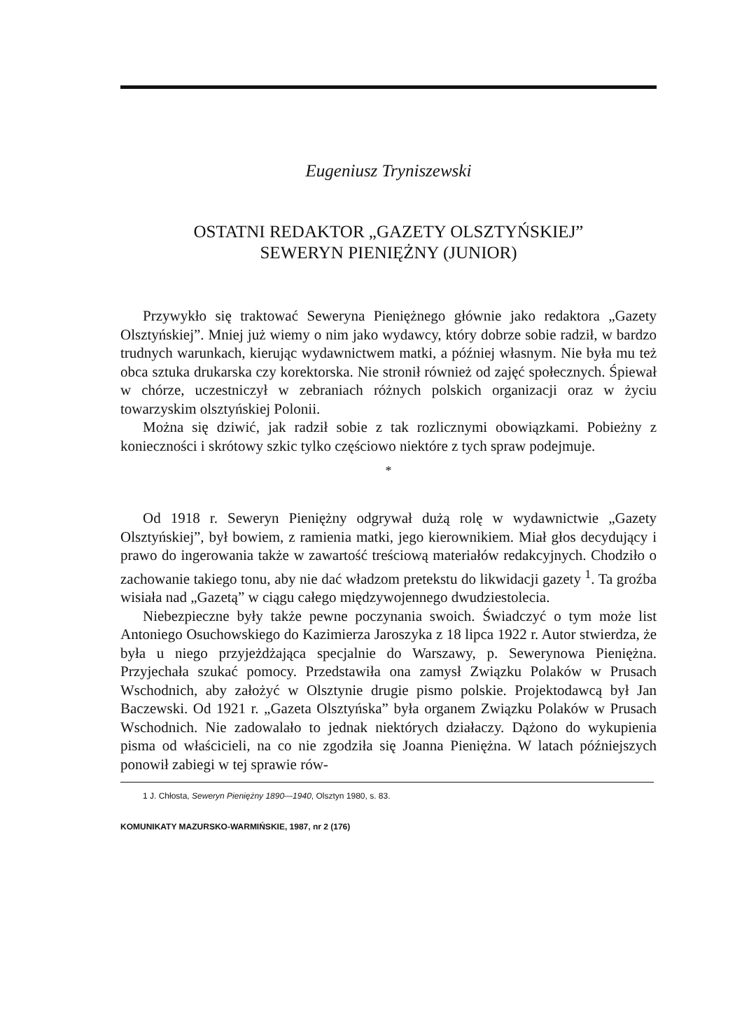Eugeniusz Tryniszewski
OSTATNI REDAKTOR „GAZETY OLSZTYŃSKIEJ”
SEWERYN PIENIĘŻNY (JUNIOR)
Przywykło się traktować Seweryna Pieniężnego głównie jako redaktora „Gazety Olsztyńskiej”. Mniej już wiemy o nim jako wydawcy, który dobrze sobie radził, w bardzo trudnych warunkach, kierując wydawnictwem matki, a później własnym. Nie była mu też obca sztuka drukarska czy korektorska. Nie stronił również od zajęć społecznych. Śpiewał w chórze, uczestniczył w zebraniach różnych polskich organizacji oraz w życiu towarzyskim olsztyńskiej Polonii.
Można się dziwić, jak radził sobie z tak rozlicznymi obowiązkami. Pobieżny z konieczności i skrótowy szkic tylko częściowo niektóre z tych spraw podejmuje.
*
Od 1918 r. Seweryn Pieniężny odgrywał dużą rolę w wydawnictwie „Gazety Olsztyńskiej”, był bowiem, z ramienia matki, jego kierownikiem. Miał głos decydujący i prawo do ingerowania także w zawartość treściową materiałów redakcyjnych. Chodziło o zachowanie takiego tonu, aby nie dać władzom pretekstu do likwidacji gazety <sup>1</sup>. Ta groźba wisiała nad „Gazetą” w ciągu całego międzywojennego dwudziestolecia.
Niebezpieczne były także pewne poczynania swoich. Świadczyć o tym może list Antoniego Osuchowskiego do Kazimierza Jaroszyka z 18 lipca 1922 r. Autor stwierdza, że była u niego przyjeżdżająca specjalnie do Warszawy, p. Sewerynowa Pieniężna. Przyjechała szukać pomocy. Przedstawiła ona zamysł Związku Polaków w Prusach Wschodnich, aby założyć w Olsztynie drugie pismo polskie. Projektodawcą był Jan Baczewski. Od 1921 r. „Gazeta Olsztyńska” była organem Związku Polaków w Prusach Wschodnich. Nie zadowalało to jednak niektórych działaczy. Dążono do wykupienia pisma od właścicieli, na co nie zgodziła się Joanna Pieniężna. W latach późniejszych ponowił zabiegi w tej sprawie rów-
1 J. Chłosta, Seweryn Pieniężny 1890—1940, Olsztyn 1980, s. 83.
KOMUNIKATY MAZURSKO-WARMIŃSKIE, 1987, nr 2 (176)